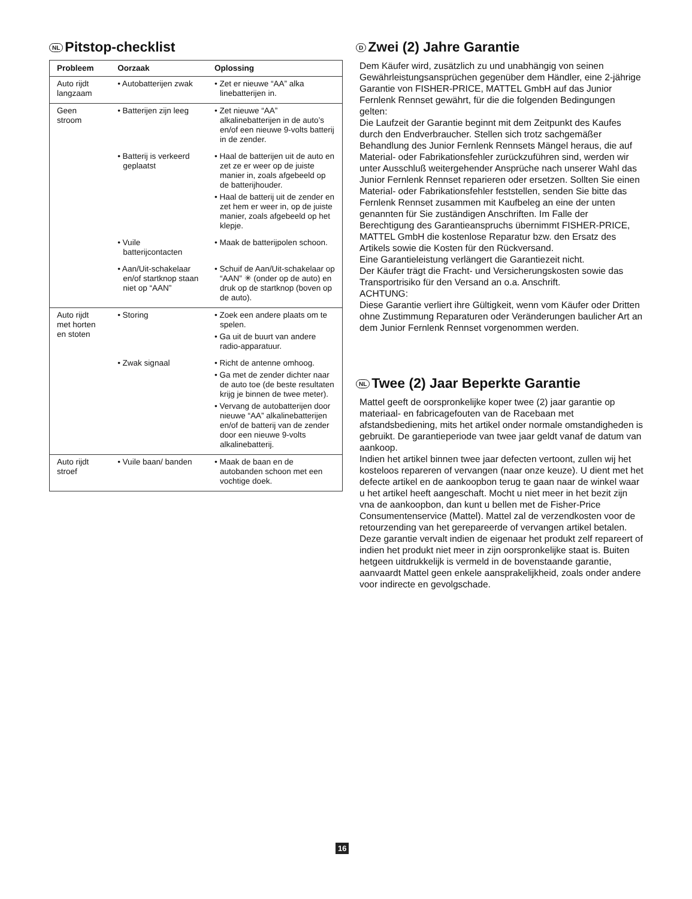NL Pitstop-checklist
| Probleem | Oorzaak | Oplossing |
| --- | --- | --- |
| Auto rijdt langzaam | • Autobatterijen zwak | • Zet er nieuwe “AA” alka linebatterijen in. |
| Geen stroom | • Batterijen zijn leeg | • Zet nieuwe “AA” alkalinebatterijen in de auto’s en/of een nieuwe 9-volts batterij in de zender. |
| | • Batterij is verkeerd geplaatst | • Haal de batterijen uit de auto en zet ze er weer op de juiste manier in, zoals afgebeeld op de batterijhouder. • Haal de batterij uit de zender en zet hem er weer in, op de juiste manier, zoals afgebeeld op het klepje. |
| | • Vuile batterijcontacten | • Maak de batterijpolen schoon. |
| | • Aan/Uit-schakelaar en/of startknop staan niet op “AAN” | • Schuif de Aan/Uit-schakelaar op “AAN” ✳ (onder op de auto) en druk op de startknop (boven op de auto). |
| Auto rijdt met horten en stoten | • Storing | • Zoek een andere plaats om te spelen. • Ga uit de buurt van andere radio-apparatuur. |
| | • Zwak signaal | • Richt de antenne omhoog. • Ga met de zender dichter naar de auto toe (de beste resultaten krijg je binnen de twee meter). • Vervang de autobatterijen door nieuwe “AA” alkalinebatterijen en/of de batterij van de zender door een nieuwe 9-volts alkalinebatterij. |
| Auto rijdt stroef | • Vuile baan/ banden | • Maak de baan en de autobanden schoon met een vochtige doek. |
D Zwei (2) Jahre Garantie
Dem Käufer wird, zusätzlich zu und unabhängig von seinen Gewährleistungsansprüchen gegenüber dem Händler, eine 2-jährige Garantie von FISHER-PRICE, MATTEL GmbH auf das Junior Fernlenk Rennset gewährt, für die die folgenden Bedingungen gelten:
Die Laufzeit der Garantie beginnt mit dem Zeitpunkt des Kaufes durch den Endverbraucher. Stellen sich trotz sachgemäßer Behandlung des Junior Fernlenk Rennsets Mängel heraus, die auf Material- oder Fabrikationsfehler zurückzuführen sind, werden wir unter Ausschluß weitergehender Ansprüche nach unserer Wahl das Junior Fernlenk Rennset reparieren oder ersetzen. Sollten Sie einen Material- oder Fabrikationsfehler feststellen, senden Sie bitte das Fernlenk Rennset zusammen mit Kaufbeleg an eine der unten genannten für Sie zuständigen Anschriften. Im Falle der Berechtigung des Garantieanspruchs übernimmt FISHER-PRICE, MATTEL GmbH die kostenlose Reparatur bzw. den Ersatz des Artikels sowie die Kosten für den Rückversand.
Eine Garantieleistung verlängert die Garantiezeit nicht.
Der Käufer trägt die Fracht- und Versicherungskosten sowie das Transportrisiko für den Versand an o.a. Anschrift.
ACHTUNG:
Diese Garantie verliert ihre Gültigkeit, wenn vom Käufer oder Dritten ohne Zustimmung Reparaturen oder Veränderungen baulicher Art an dem Junior Fernlenk Rennset vorgenommen werden.
NL Twee (2) Jaar Beperkte Garantie
Mattel geeft de oorspronkelijke koper twee (2) jaar garantie op materiaal- en fabricagefouten van de Racebaan met afstandsbediening, mits het artikel onder normale omstandigheden is gebruikt. De garantieperiode van twee jaar geldt vanaf de datum van aankoop.
Indien het artikel binnen twee jaar defecten vertoont, zullen wij het kosteloos repareren of vervangen (naar onze keuze). U dient met het defecte artikel en de aankoopbon terug te gaan naar de winkel waar u het artikel heeft aangeschaft. Mocht u niet meer in het bezit zijn vna de aankoopbon, dan kunt u bellen met de Fisher-Price Consumentenservice (Mattel). Mattel zal de verzendkosten voor de retourzending van het gerepareerde of vervangen artikel betalen. Deze garantie vervalt indien de eigenaar het produkt zelf repareert of indien het produkt niet meer in zijn oorspronkelijke staat is. Buiten hetgeen uitdrukkelijk is vermeld in de bovenstaande garantie, aanvaardt Mattel geen enkele aansprakelijkheid, zoals onder andere voor indirecte en gevolgschade.
16